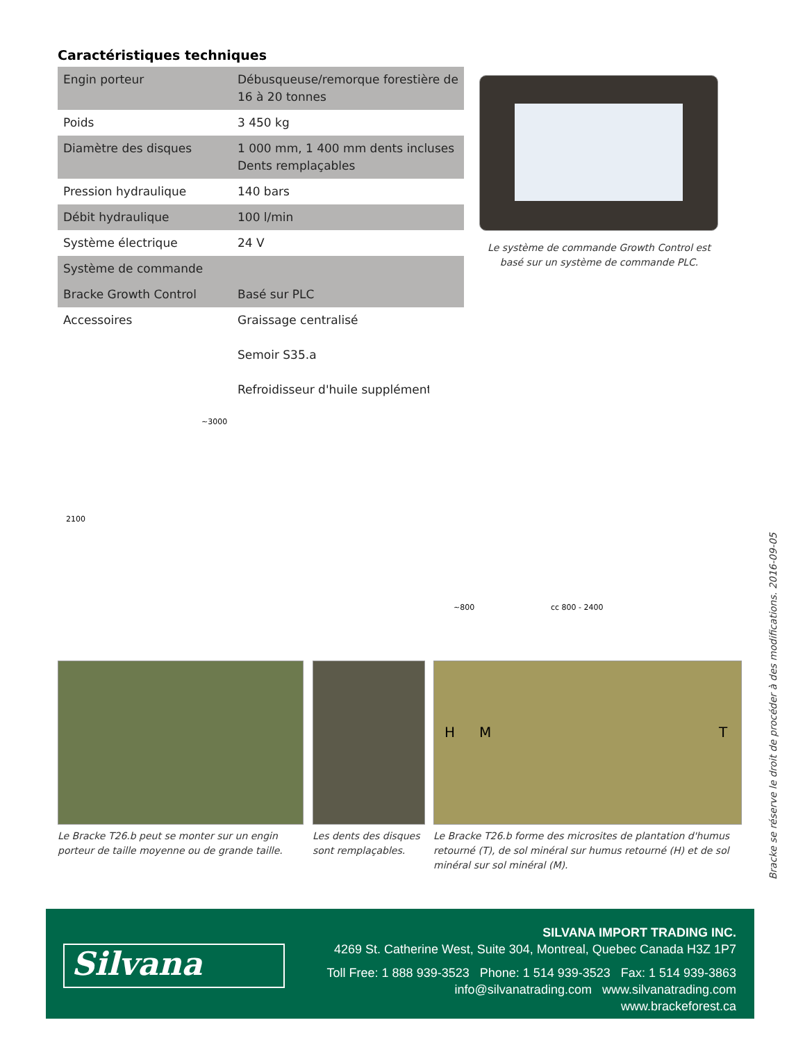Caractéristiques techniques
| Engin porteur | Débusqueuse/remorque forestière de 16 à 20 tonnes |
| Poids | 3 450 kg |
| Diamètre des disques | 1 000 mm, 1 400 mm dents incluses Dents remplaçables |
| Pression hydraulique | 140 bars |
| Débit hydraulique | 100 l/min |
| Système électrique | 24 V |
| Système de commande | |
| Bracke Growth Control | Basé sur PLC |
| Accessoires | Graissage centralisé Semoir S35.a Refroidisseur d'huile supplémentaire |
Le système de commande Growth Control est basé sur un système de commande PLC.
~3000
2100
~800 cc 800 - 2400
H M T
Le Bracke T26.b peut se monter sur un engin porteur de taille moyenne ou de grande taille.
Les dents des disques sont remplaçables.
Le Bracke T26.b forme des microsites de plantation d'humus retourné (T), de sol minéral sur humus retourné (H) et de sol minéral sur sol minéral (M).
Bracke se réserve le droit de procéder à des modifications. 2016-09-05
Silvana
SILVANA IMPORT TRADING INC.
4269 St. Catherine West, Suite 304, Montreal, Quebec Canada H3Z 1P7
Toll Free: 1 888 939-3523 Phone: 1 514 939-3523 Fax: 1 514 939-3863
info@silvanatrading.com www.silvanatrading.com
www.brackeforest.ca